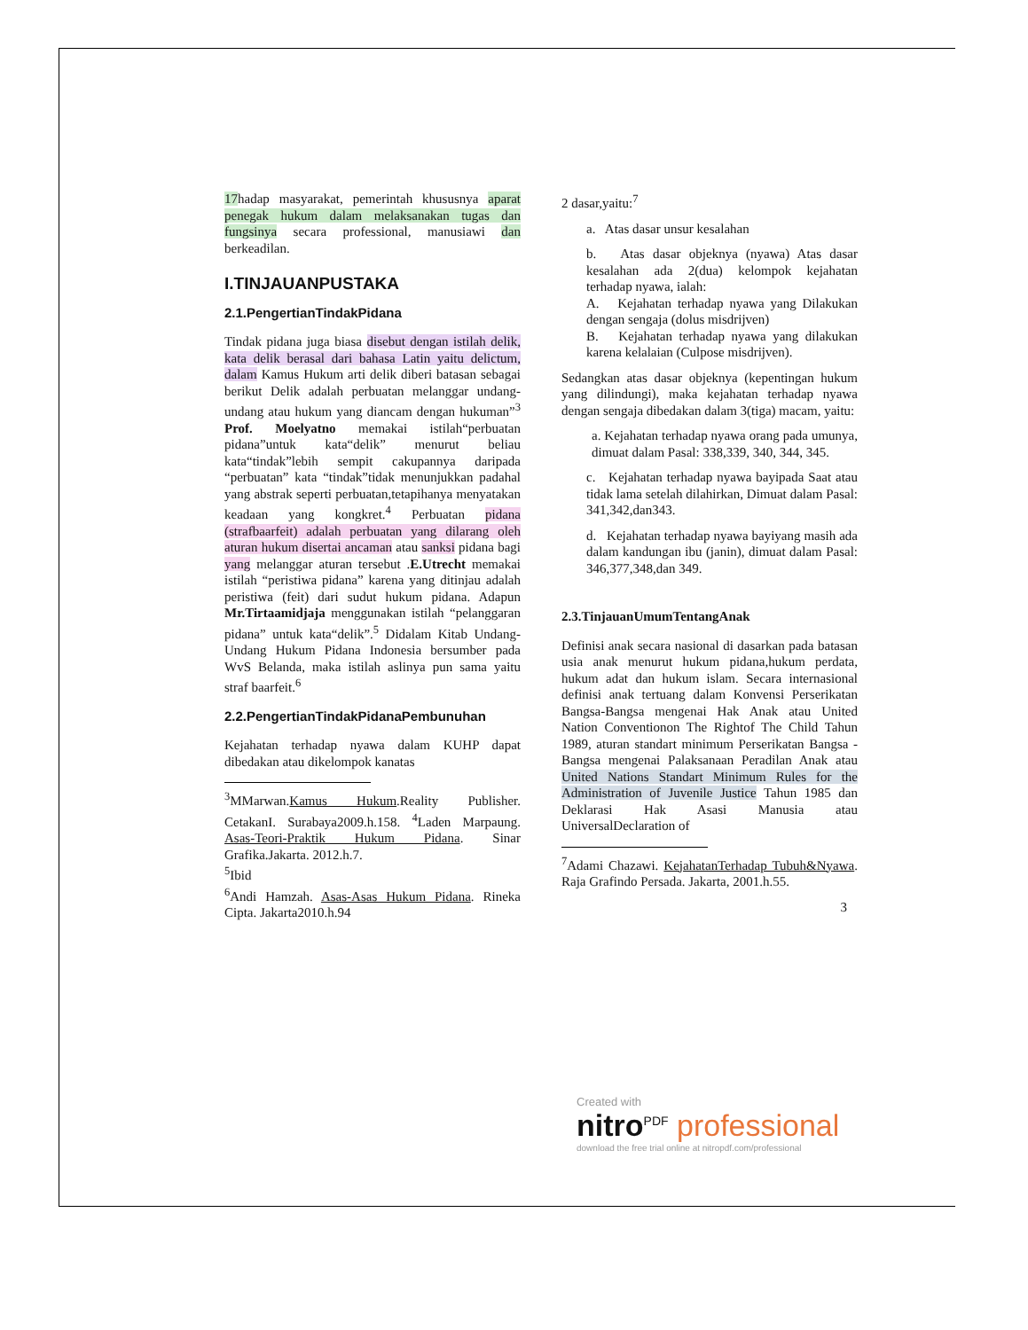17hadap masyarakat, pemerintah khususnya aparat penegak hukum dalam melaksanakan tugas dan fungsinya secara professional, manusiawi dan berkeadilan.
I.TINJAUANPUSTAKA
2.1.PengertianTindakPidana
Tindak pidana juga biasa disebut dengan istilah delik, kata delik berasal dari bahasa Latin yaitu delictum, dalam Kamus Hukum arti delik diberi batasan sebagai berikut Delik adalah perbuatan melanggar undang-undang atau hukum yang diancam dengan hukuman”<sup>3</sup> Prof. Moelyatno memakai istilah“perbuatan pidana”untuk kata“delik” menurut beliau kata“tindak”lebih sempit cakupannya daripada “perbuatan” kata “tindak”tidak menunjukkan padahal yang abstrak seperti perbuatan,tetapihanya menyatakan keadaan yang kongkret.<sup>4</sup> Perbuatan pidana (strafbaarfeit) adalah perbuatan yang dilarang oleh aturan hukum disertai ancaman atau sanksi pidana bagi yang melanggar aturan tersebut .E.Utrecht memakai istilah “peristiwa pidana” karena yang ditinjau adalah peristiwa (feit) dari sudut hukum pidana. Adapun Mr.Tirtaamidjaja menggunakan istilah “pelanggaran pidana” untuk kata“delik”.<sup>5</sup> Didalam Kitab Undang-Undang Hukum Pidana Indonesia bersumber pada WvS Belanda, maka istilah aslinya pun sama yaitu straf baarfeit.<sup>6</sup>
2.2.PengertianTindakPidanaPembunuhan
Kejahatan terhadap nyawa dalam KUHP dapat dibedakan atau dikelompok kanatas
<sup>3</sup> MMarwan.Kamus Hukum.Reality Publisher. CetakanI. Surabaya2009.h.158. <sup>4</sup>Laden Marpaung. Asas-Teori-Praktik Hukum Pidana. Sinar Grafika.Jakarta. 2012.h.7.
<sup>5</sup> Ibid
<sup>6</sup> Andi Hamzah. Asas-Asas Hukum Pidana. Rineka Cipta. Jakarta2010.h.94
2 dasar,yaitu:<sup>7</sup>
a. Atas dasar unsur kesalahan
b. Atas dasar objeknya (nyawa) Atas dasar kesalahan ada 2(dua) kelompok kejahatan terhadap nyawa, ialah:
A. Kejahatan terhadap nyawa yang Dilakukan dengan sengaja (dolus misdrijven)
B. Kejahatan terhadap nyawa yang dilakukan karena kelalaian (Culpose misdrijven).
Sedangkan atas dasar objeknya (kepentingan hukum yang dilindungi), maka kejahatan terhadap nyawa dengan sengaja dibedakan dalam 3(tiga) macam, yaitu:
a. Kejahatan terhadap nyawa orang pada umunya, dimuat dalam Pasal: 338,339, 340, 344, 345.
c. Kejahatan terhadap nyawa bayipada Saat atau tidak lama setelah dilahirkan, Dimuat dalam Pasal: 341,342,dan343.
d. Kejahatan terhadap nyawa bayiyang masih ada dalam kandungan ibu (janin), dimuat dalam Pasal: 346,377,348,dan 349.
2.3.TinjauanUmumTentangAnak
Definisi anak secara nasional di dasarkan pada batasan usia anak menurut hukum pidana,hukum perdata, hukum adat dan hukum islam. Secara internasional definisi anak tertuang dalam Konvensi Perserikatan Bangsa-Bangsa mengenai Hak Anak atau United Nation Conventionon The Rightof The Child Tahun 1989, aturan standart minimum Perserikatan Bangsa - Bangsa mengenai Palaksanaan Peradilan Anak atau United Nations Standart Minimum Rules for the Administration of Juvenile Justice Tahun 1985 dan Deklarasi Hak Asasi Manusia atau UniversalDeclaration of
<sup>7</sup> Adami Chazawi. KejahatanTerhadap Tubuh&Nyawa. Raja Grafindo Persada. Jakarta, 2001.h.55.
3
Created with
nitro<sup>PDF</sup> professional
download the free trial online at nitropdf.com/professional